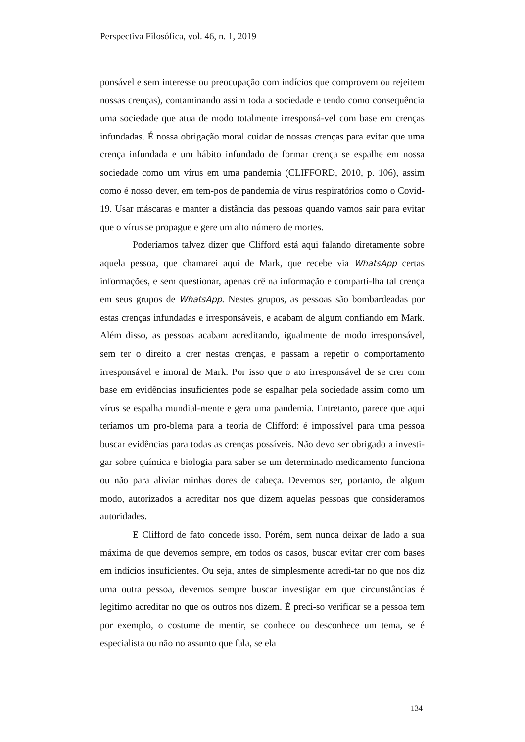Perspectiva Filosófica, vol. 46, n. 1, 2019
ponsável e sem interesse ou preocupação com indícios que comprovem ou rejeitem nossas crenças), contaminando assim toda a sociedade e tendo como consequência uma sociedade que atua de modo totalmente irresponsá-vel com base em crenças infundadas. É nossa obrigação moral cuidar de nossas crenças para evitar que uma crença infundada e um hábito infundado de formar crença se espalhe em nossa sociedade como um vírus em uma pandemia (CLIFFORD, 2010, p. 106), assim como é nosso dever, em tem-pos de pandemia de vírus respiratórios como o Covid-19. Usar máscaras e manter a distância das pessoas quando vamos sair para evitar que o vírus se propague e gere um alto número de mortes.
Poderíamos talvez dizer que Clifford está aqui falando diretamente sobre aquela pessoa, que chamarei aqui de Mark, que recebe via WhatsApp certas informações, e sem questionar, apenas crê na informação e comparti-lha tal crença em seus grupos de WhatsApp. Nestes grupos, as pessoas são bombardeadas por estas crenças infundadas e irresponsáveis, e acabam de algum confiando em Mark. Além disso, as pessoas acabam acreditando, igualmente de modo irresponsável, sem ter o direito a crer nestas crenças, e passam a repetir o comportamento irresponsável e imoral de Mark. Por isso que o ato irresponsável de se crer com base em evidências insuficientes pode se espalhar pela sociedade assim como um vírus se espalha mundial-mente e gera uma pandemia. Entretanto, parece que aqui teríamos um pro-blema para a teoria de Clifford: é impossível para uma pessoa buscar evidências para todas as crenças possíveis. Não devo ser obrigado a investi-gar sobre química e biologia para saber se um determinado medicamento funciona ou não para aliviar minhas dores de cabeça. Devemos ser, portanto, de algum modo, autorizados a acreditar nos que dizem aquelas pessoas que consideramos autoridades.
E Clifford de fato concede isso. Porém, sem nunca deixar de lado a sua máxima de que devemos sempre, em todos os casos, buscar evitar crer com bases em indícios insuficientes. Ou seja, antes de simplesmente acredi-tar no que nos diz uma outra pessoa, devemos sempre buscar investigar em que circunstâncias é legitimo acreditar no que os outros nos dizem. É preci-so verificar se a pessoa tem por exemplo, o costume de mentir, se conhece ou desconhece um tema, se é especialista ou não no assunto que fala, se ela
134